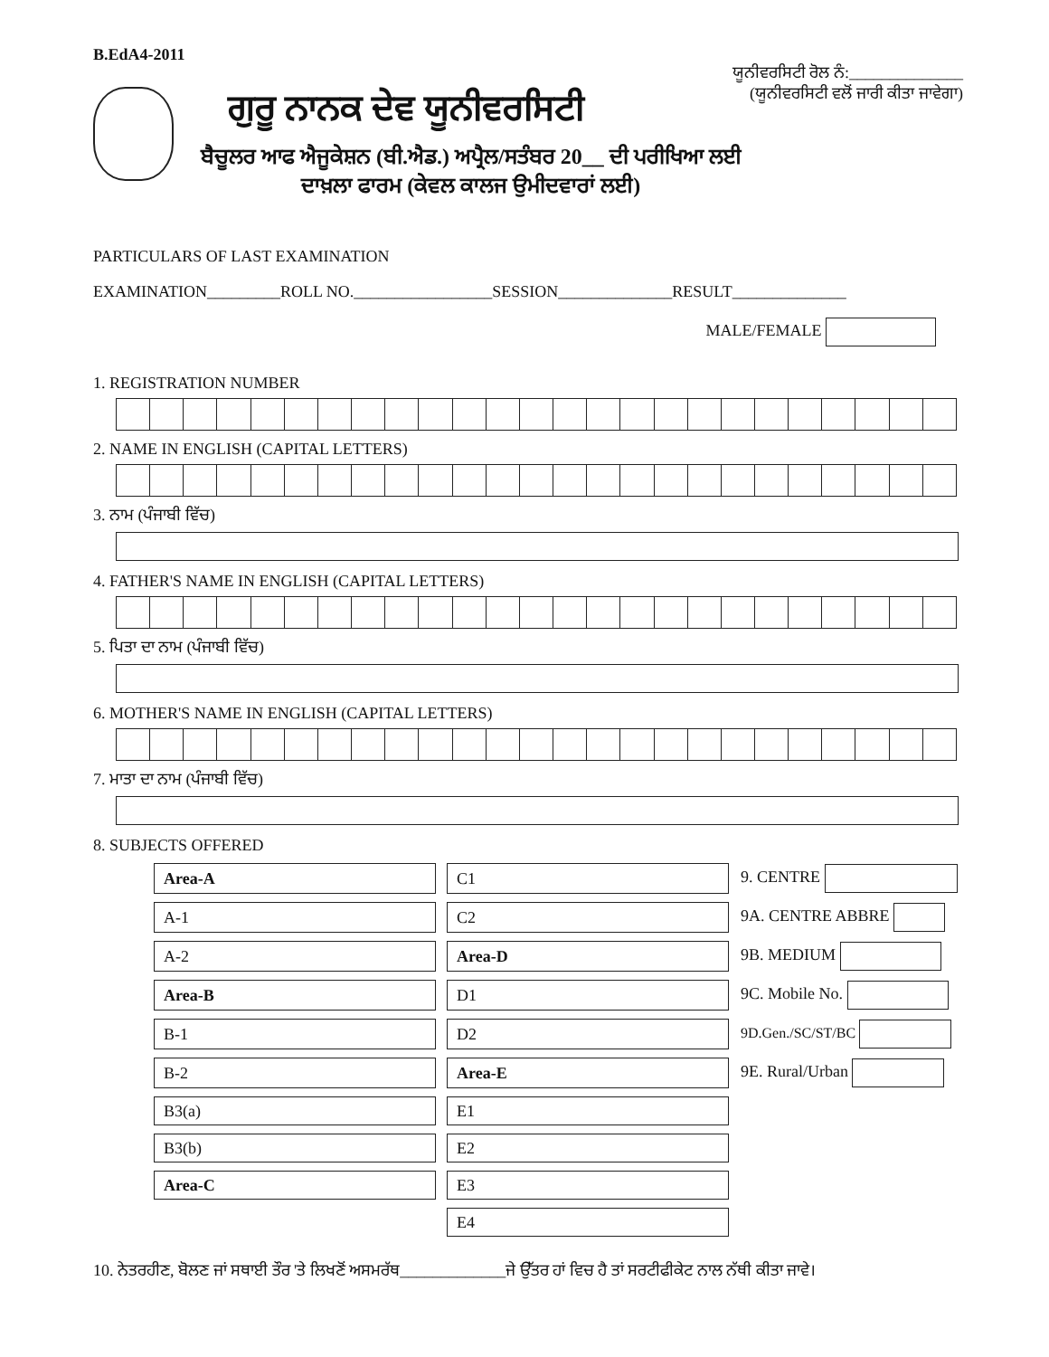B.EdA4-2011
ਯੂਨੀਵਰਸਿਟੀ ਰੋਲ ਨੰ:______________
(ਯੂਨੀਵਰਸਿਟੀ ਵਲੋਂ ਜਾਰੀ ਕੀਤਾ ਜਾਵੇਗਾ)
ਗੁਰੂ ਨਾਨਕ ਦੇਵ ਯੂਨੀਵਰਸਿਟੀ
ਬੈਚੂਲਰ ਆਫ ਐਜੂਕੇਸ਼ਨ (ਬੀ.ਐਡ.) ਅਪ੍ਰੈਲ/ਸਤੰਬਰ 20__ ਦੀ ਪਰੀਖਿਆ ਲਈ
ਦਾਖ਼ਲਾ ਫਾਰਮ (ਕੇਵਲ ਕਾਲਜ ਉਮੀਦਵਾਰਾਂ ਲਈ)
PARTICULARS OF LAST EXAMINATION
EXAMINATION_________ROLL NO._________________SESSION______________RESULT______________
MALE/FEMALE
1. REGISTRATION NUMBER
2. NAME IN ENGLISH (CAPITAL LETTERS)
3. ਨਾਮ (ਪੰਜਾਬੀ ਵਿੱਚ)
4. FATHER'S NAME IN ENGLISH (CAPITAL LETTERS)
5. ਪਿਤਾ ਦਾ ਨਾਮ (ਪੰਜਾਬੀ ਵਿੱਚ)
6. MOTHER'S NAME IN ENGLISH (CAPITAL LETTERS)
7. ਮਾਤਾ ਦਾ ਨਾਮ (ਪੰਜਾਬੀ ਵਿੱਚ)
8. SUBJECTS OFFERED
| Area-A | C1 | 9. CENTRE |
| A-1 | C2 | 9A. CENTRE ABBRE |
| A-2 | Area-D | 9B. MEDIUM |
| Area-B | D1 | 9C. Mobile No. |
| B-1 | D2 | 9D.Gen./SC/ST/BC |
| B-2 | Area-E | 9E. Rural/Urban |
| B3(a) | E1 | |
| B3(b) | E2 | |
| Area-C | E3 | |
| | E4 | |
10. ਨੇਤਰਹੀਣ, ਬੋਲਣ ਜਾਂ ਸਥਾਈ ਤੌਰ 'ਤੇ ਲਿਖਣੋਂ ਅਸਮਰੱਥ_____________ਜੇ ਉੱਤਰ ਹਾਂ ਵਿਚ ਹੈ ਤਾਂ ਸਰਟੀਫੀਕੇਟ ਨਾਲ ਨੱਥੀ ਕੀਤਾ ਜਾਵੇ।